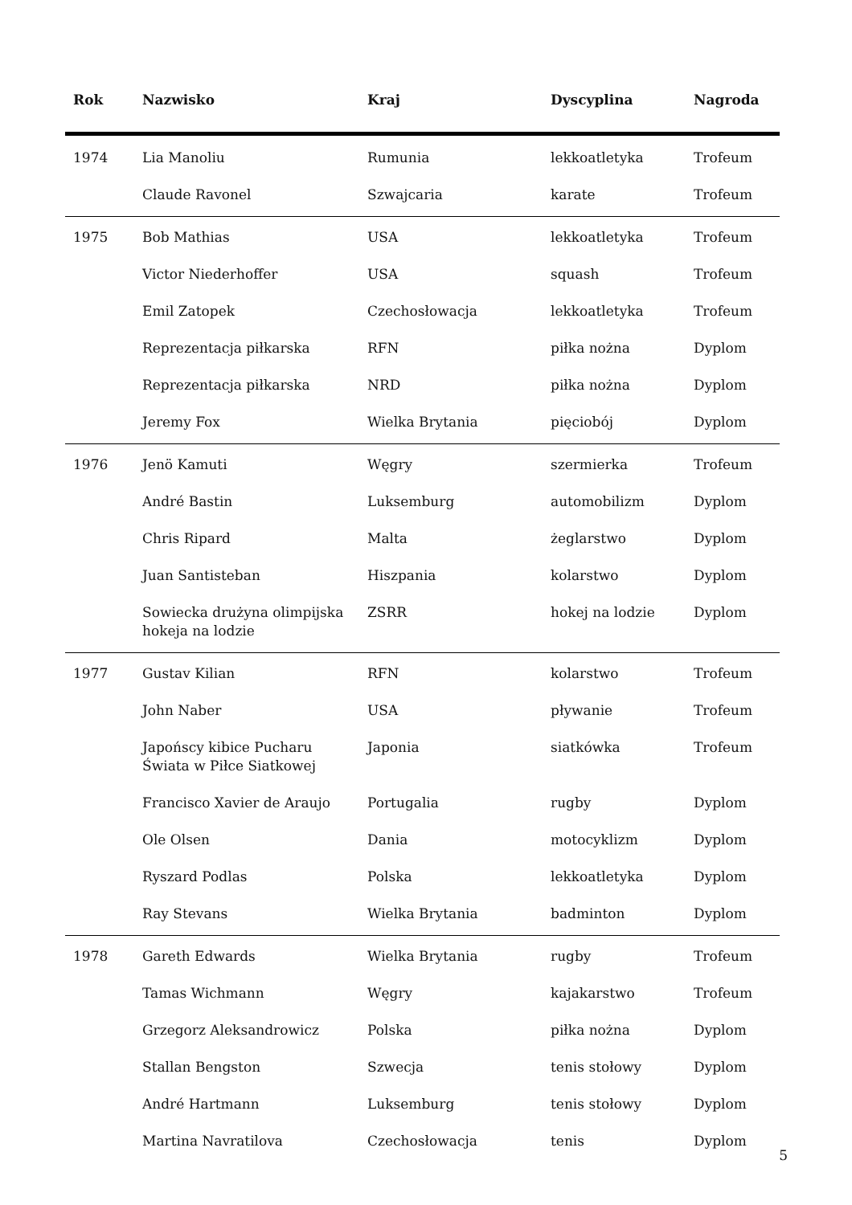| Rok | Nazwisko | Kraj | Dyscyplina | Nagroda |
| --- | --- | --- | --- | --- |
| 1974 | Lia Manoliu | Rumunia | lekkoatletyka | Trofeum |
| | Claude Ravonel | Szwajcaria | karate | Trofeum |
| 1975 | Bob Mathias | USA | lekkoatletyka | Trofeum |
| | Victor Niederhoffer | USA | squash | Trofeum |
| | Emil Zatopek | Czechosłowacja | lekkoatletyka | Trofeum |
| | Reprezentacja piłkarska | RFN | piłka nożna | Dyplom |
| | Reprezentacja piłkarska | NRD | piłka nożna | Dyplom |
| | Jeremy Fox | Wielka Brytania | pięciobój | Dyplom |
| 1976 | Jenö Kamuti | Węgry | szermierka | Trofeum |
| | André Bastin | Luksemburg | automobilizm | Dyplom |
| | Chris Ripard | Malta | żeglarstwo | Dyplom |
| | Juan Santisteban | Hiszpania | kolarstwo | Dyplom |
| | Sowiecka drużyna olimpijska hokeja na lodzie | ZSRR | hokej na lodzie | Dyplom |
| 1977 | Gustav Kilian | RFN | kolarstwo | Trofeum |
| | John Naber | USA | pływanie | Trofeum |
| | Japońscy kibice Pucharu Świata w Piłce Siatkowej | Japonia | siatkówka | Trofeum |
| | Francisco Xavier de Araujo | Portugalia | rugby | Dyplom |
| | Ole Olsen | Dania | motocyklizm | Dyplom |
| | Ryszard Podlas | Polska | lekkoatletyka | Dyplom |
| | Ray Stevans | Wielka Brytania | badminton | Dyplom |
| 1978 | Gareth Edwards | Wielka Brytania | rugby | Trofeum |
| | Tamas Wichmann | Węgry | kajakarstwo | Trofeum |
| | Grzegorz Aleksandrowicz | Polska | piłka nożna | Dyplom |
| | Stallan Bengston | Szwecja | tenis stołowy | Dyplom |
| | André Hartmann | Luksemburg | tenis stołowy | Dyplom |
| | Martina Navratilova | Czechosłowacja | tenis | Dyplom |
5